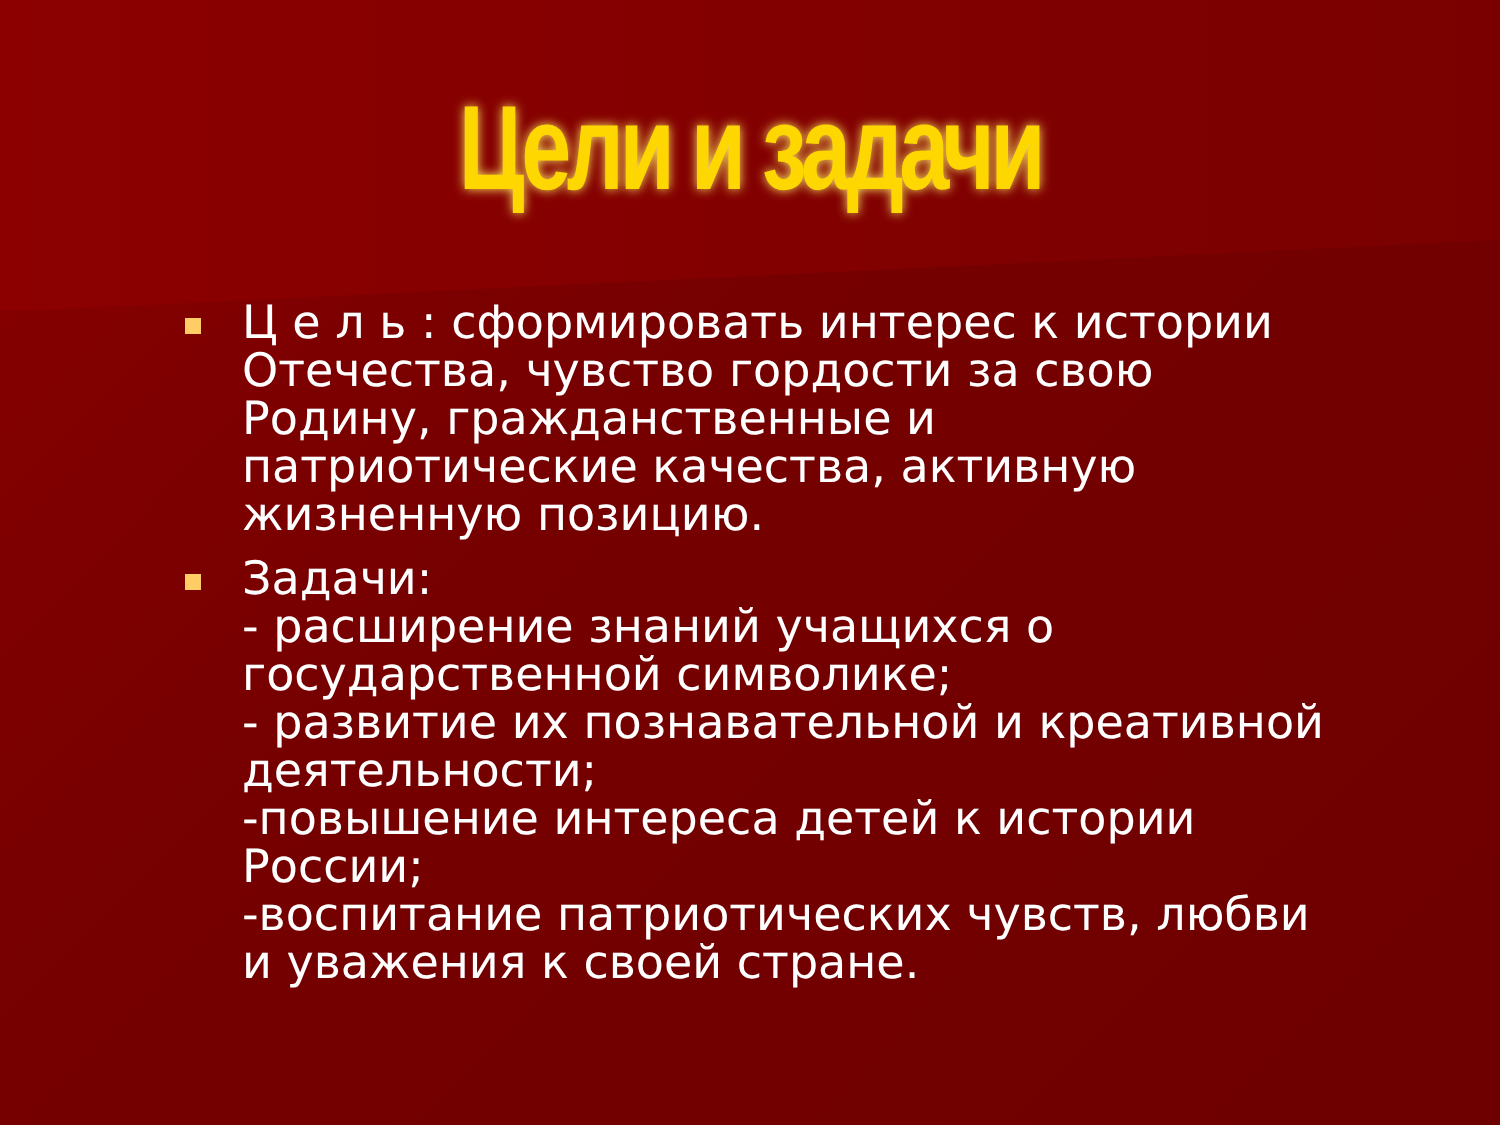Цели и задачи
Ц е л ь : сформировать интерес к истории Отечества, чувство гордости за свою Родину, гражданственные и патриотические качества, активную жизненную позицию.
Задачи:
- расширение знаний учащихся о государственной символике;
- развитие их познавательной и креативной деятельности;
-повышение интереса детей к истории России;
-воспитание патриотических чувств, любви и уважения к своей стране.